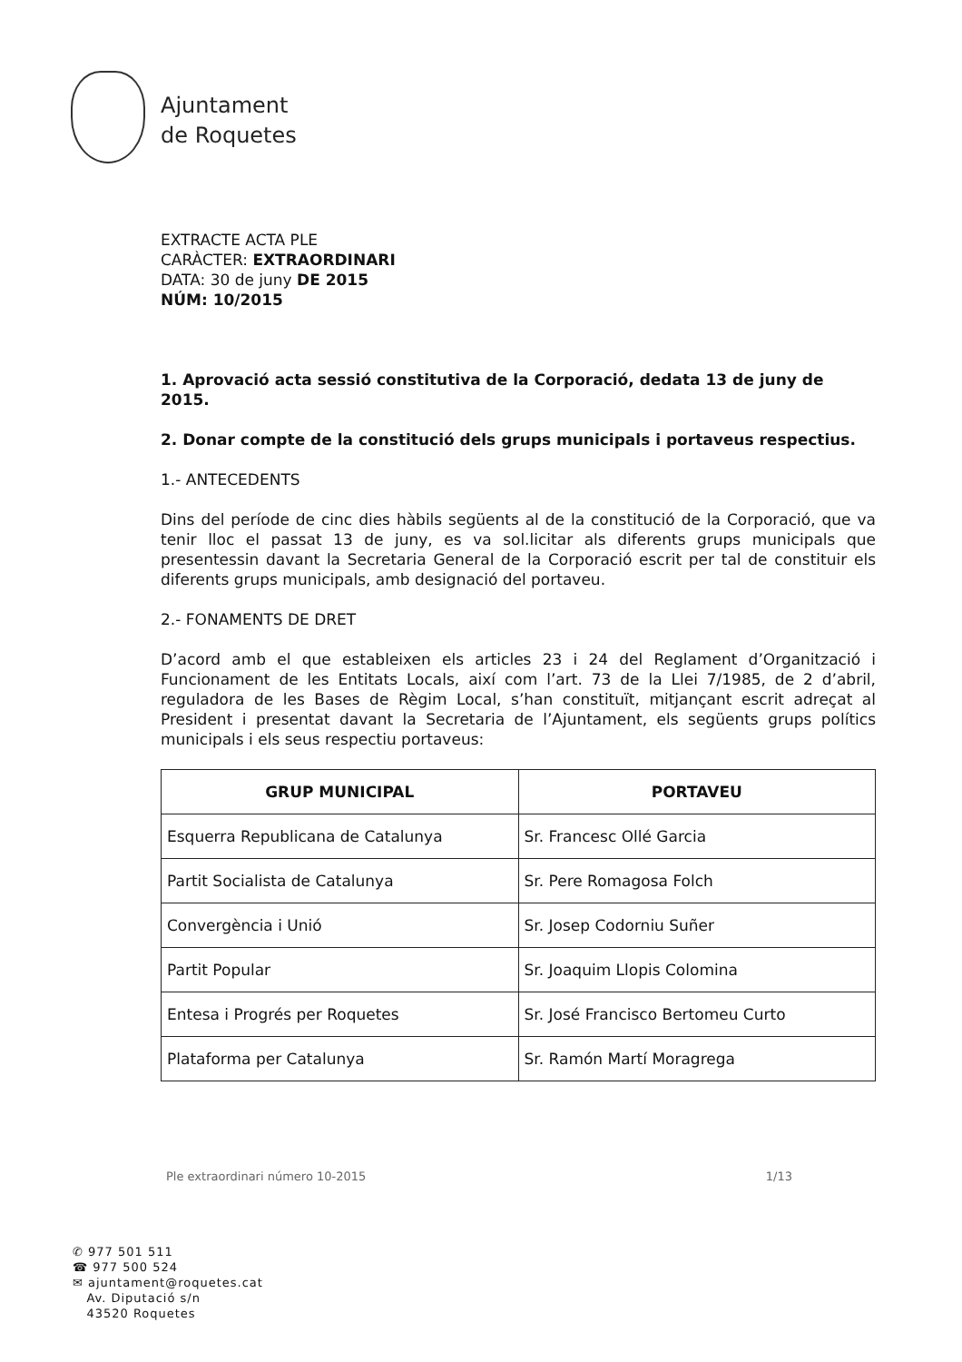Ajuntament
de Roquetes
EXTRACTE ACTA PLE
CARÀCTER: EXTRAORDINARI
DATA: 30 de juny DE 2015
NÚM: 10/2015
1. Aprovació acta sessió constitutiva de la Corporació, dedata 13 de juny de 2015.
2. Donar compte de la constitució dels grups municipals i portaveus respectius.
1.- ANTECEDENTS
Dins del període de cinc dies hàbils següents al de la constitució de la Corporació, que va tenir lloc el passat 13 de juny, es va sol.licitar als diferents grups municipals que presentessin davant la Secretaria General de la Corporació escrit per tal de constituir els diferents grups municipals, amb designació del portaveu.
2.- FONAMENTS DE DRET
D’acord amb el que estableixen els articles 23 i 24 del Reglament d’Organització i Funcionament de les Entitats Locals, així com l’art. 73 de la Llei 7/1985, de 2 d’abril, reguladora de les Bases de Règim Local, s’han constituït, mitjançant escrit adreçat al President i presentat davant la Secretaria de l’Ajuntament, els següents grups polítics municipals i els seus respectiu portaveus:
| GRUP MUNICIPAL | PORTAVEU |
| --- | --- |
| Esquerra Republicana de Catalunya | Sr. Francesc Ollé Garcia |
| Partit Socialista de Catalunya | Sr. Pere Romagosa Folch |
| Convergència i Unió | Sr. Josep Codorniu Suñer |
| Partit Popular | Sr. Joaquim Llopis Colomina |
| Entesa i Progrés per Roquetes | Sr. José Francisco Bertomeu Curto |
| Plataforma per Catalunya | Sr. Ramón Martí Moragrega |
Ple extraordinari número 10-2015 1/13
✆ 977 501 511
☎ 977 500 524
✉ ajuntament@roquetes.cat
Av. Diputació s/n
43520 Roquetes